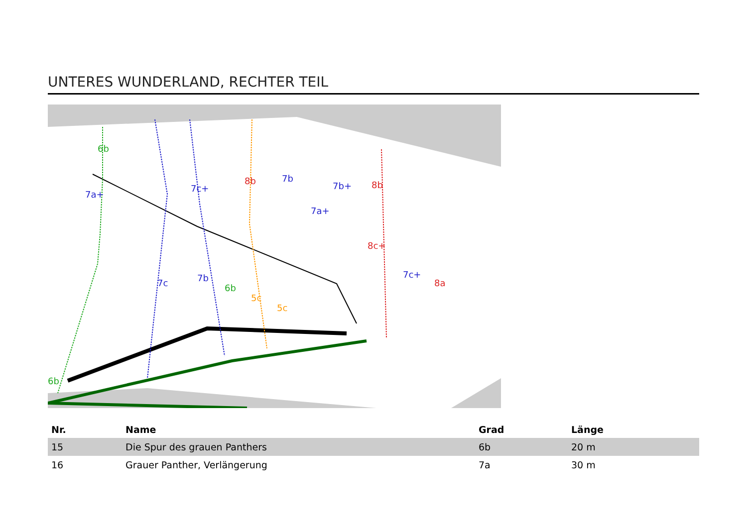UNTERES WUNDERLAND, RECHTER TEIL
6b
7a+
7c
7c+
7b
6b
8b
5c
5c
7b
7a+
7b+
8b
8c+
7c+
8a
6b
| Nr. | Name | Grad | Länge |
| --- | --- | --- | --- |
| 15 | Die Spur des grauen Panthers | 6b | 20 m |
| 16 | Grauer Panther, Verlängerung | 7a | 30 m |